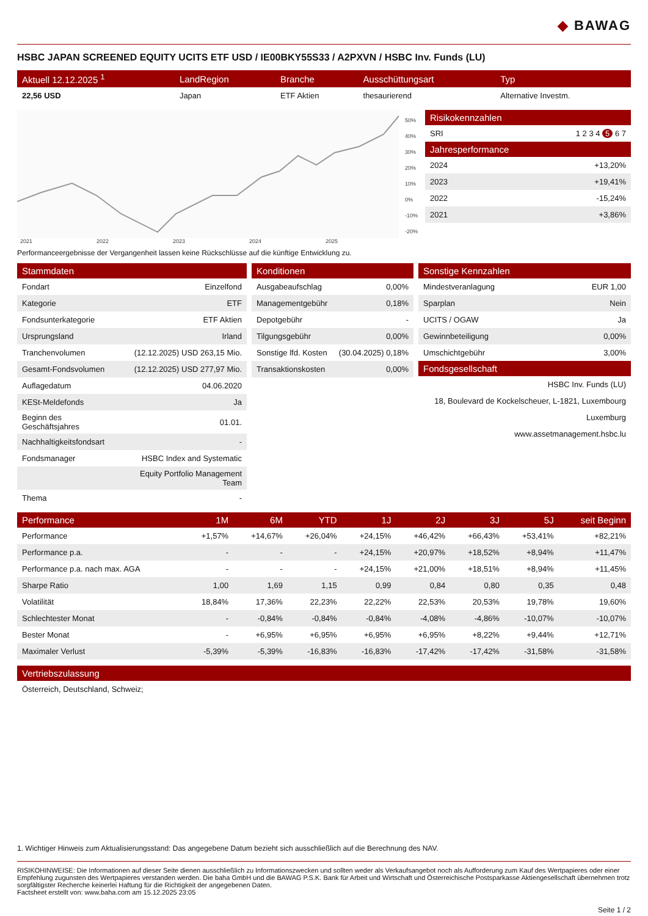◆ BAWAG
HSBC JAPAN SCREENED EQUITY UCITS ETF USD / IE00BKY55S33 / A2PXVN / HSBC Inv. Funds (LU)
| Aktuell 12.12.2025 <sup>1</sup> | LandRegion | Branche | Ausschüttungsart | Typ |
| --- | --- | --- | --- | --- |
| 22,56 USD | Japan | ETF Aktien | thesaurierend | Alternative Investm. |
50%
40%
30%
20%
10%
0%
-10%
-20%
2021
2022
2023
2024
2025
| Risikokennzahlen | |
| --- | --- |
| SRI | 1 2 3 4 5 6 7 |
| Jahresperformance | |
| 2024 | +13,20% |
| 2023 | +19,41% |
| 2022 | -15,24% |
| 2021 | +3,86% |
Performanceergebnisse der Vergangenheit lassen keine Rückschlüsse auf die künftige Entwicklung zu.
| Stammdaten | |
| --- | --- |
| Fondart | Einzelfond |
| Kategorie | ETF |
| Fondsunterkategorie | ETF Aktien |
| Ursprungsland | Irland |
| Tranchenvolumen | (12.12.2025) USD 263,15 Mio. |
| Gesamt-Fondsvolumen | (12.12.2025) USD 277,97 Mio. |
| Auflagedatum | 04.06.2020 |
| KESt-Meldefonds | Ja |
| Beginn des Geschäftsjahres | 01.01. |
| Nachhaltigkeitsfondsart | - |
| Fondsmanager | HSBC Index and Systematic |
| | Equity Portfolio Management Team |
| Thema | - |
| Konditionen | |
| --- | --- |
| Ausgabeaufschlag | 0,00% |
| Managementgebühr | 0,18% |
| Depotgebühr | - |
| Tilgungsgebühr | 0,00% |
| Sonstige lfd. Kosten | (30.04.2025) 0,18% |
| Transaktionskosten | 0,00% |
| Sonstige Kennzahlen | |
| --- | --- |
| Mindestveranlagung | EUR 1,00 |
| Sparplan | Nein |
| UCITS / OGAW | Ja |
| Gewinnbeteiligung | 0,00% |
| Umschichtgebühr | 3,00% |
| Fondsgesellschaft | |
| HSBC Inv. Funds (LU) | |
| 18, Boulevard de Kockelscheuer, L-1821, Luxembourg | |
| Luxemburg | |
| www.assetmanagement.hsbc.lu | |
| Performance | 1M | 6M | YTD | 1J | 2J | 3J | 5J | seit Beginn |
| --- | --- | --- | --- | --- | --- | --- | --- | --- |
| Performance | +1,57% | +14,67% | +26,04% | +24,15% | +46,42% | +66,43% | +53,41% | +82,21% |
| Performance p.a. | - | - | - | +24,15% | +20,97% | +18,52% | +8,94% | +11,47% |
| Performance p.a. nach max. AGA | - | - | - | +24,15% | +21,00% | +18,51% | +8,94% | +11,45% |
| Sharpe Ratio | 1,00 | 1,69 | 1,15 | 0,99 | 0,84 | 0,80 | 0,35 | 0,48 |
| Volatilität | 18,84% | 17,36% | 22,23% | 22,22% | 22,53% | 20,53% | 19,78% | 19,60% |
| Schlechtester Monat | - | -0,84% | -0,84% | -0,84% | -4,08% | -4,86% | -10,07% | -10,07% |
| Bester Monat | - | +6,95% | +6,95% | +6,95% | +6,95% | +8,22% | +9,44% | +12,71% |
| Maximaler Verlust | -5,39% | -5,39% | -16,83% | -16,83% | -17,42% | -17,42% | -31,58% | -31,58% |
| Vertriebszulassung |
| --- |
| Österreich, Deutschland, Schweiz; |
1. Wichtiger Hinweis zum Aktualisierungsstand: Das angegebene Datum bezieht sich ausschließlich auf die Berechnung des NAV.
RISIKOHINWEISE: Die Informationen auf dieser Seite dienen ausschließlich zu Informationszwecken und sollten weder als Verkaufsangebot noch als Aufforderung zum Kauf des Wertpapieres oder einer Empfehlung zugunsten des Wertpapieres verstanden werden. Die baha GmbH und die BAWAG P.S.K. Bank für Arbeit und Wirtschaft und Österreichische Postsparkasse Aktiengesellschaft übernehmen trotz sorgfältigster Recherche keinerlei Haftung für die Richtigkeit der angegebenen Daten.
Factsheet erstellt von: www.baha.com am 15.12.2025 23:05
Seite 1 / 2